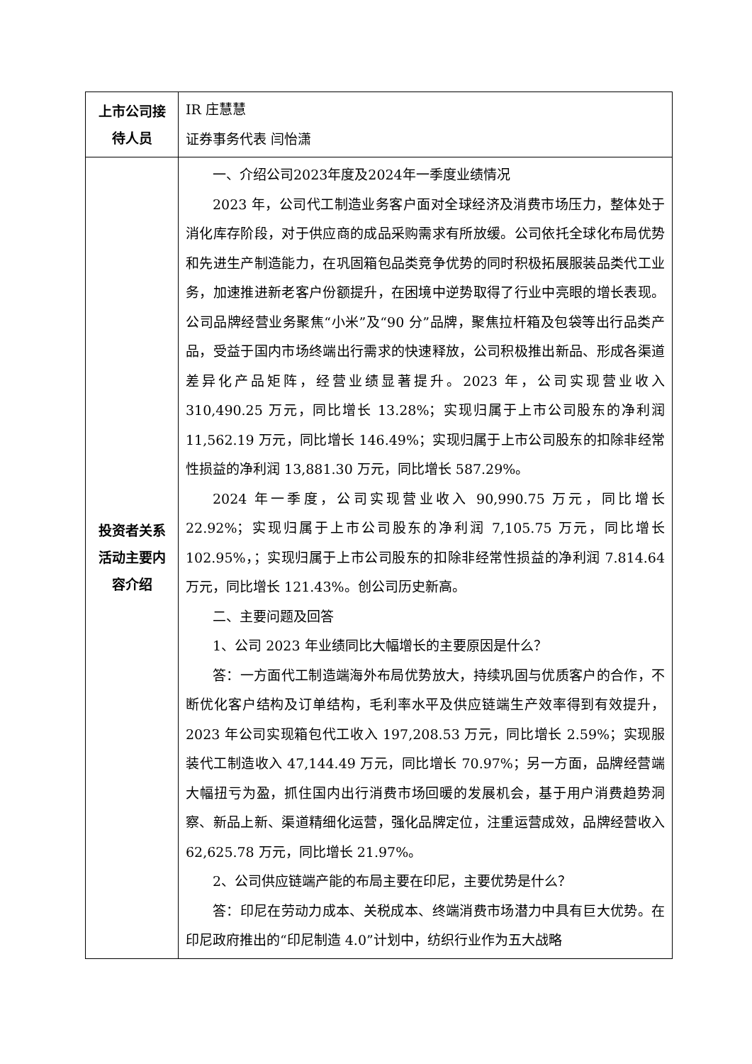| 上市公司接待人员 | IR 庄慧慧 证券事务代表 闫怡潇 |
| 投资者关系活动主要内容介绍 | 一、介绍公司2023年度及2024年一季度业绩情况 2023 年，公司代工制造业务客户面对全球经济及消费市场压力，整体处于消化库存阶段，对于供应商的成品采购需求有所放缓。公司依托全球化布局优势和先进生产制造能力，在巩固箱包品类竞争优势的同时积极拓展服装品类代工业务，加速推进新老客户份额提升，在困境中逆势取得了行业中亮眼的增长表现。公司品牌经营业务聚焦“小米”及“90 分”品牌，聚焦拉杆箱及包袋等出行品类产品，受益于国内市场终端出行需求的快速释放，公司积极推出新品、形成各渠道差异化产品矩阵，经营业绩显著提升。2023 年，公司实现营业收入 310,490.25 万元，同比增长 13.28%；实现归属于上市公司股东的净利润 11,562.19 万元，同比增长 146.49%；实现归属于上市公司股东的扣除非经常性损益的净利润 13,881.30 万元，同比增长 587.29%。 2024 年一季度，公司实现营业收入 90,990.75 万元，同比增长 22.92%；实现归属于上市公司股东的净利润 7,105.75 万元，同比增长 102.95%，；实现归属于上市公司股东的扣除非经常性损益的净利润 7.814.64 万元，同比增长 121.43%。创公司历史新高。 二、主要问题及回答 1、公司 2023 年业绩同比大幅增长的主要原因是什么？ 答：一方面代工制造端海外布局优势放大，持续巩固与优质客户的合作，不断优化客户结构及订单结构，毛利率水平及供应链端生产效率得到有效提升，2023 年公司实现箱包代工收入 197,208.53 万元，同比增长 2.59%；实现服装代工制造收入 47,144.49 万元，同比增长 70.97%；另一方面，品牌经营端大幅扭亏为盈，抓住国内出行消费市场回暖的发展机会，基于用户消费趋势洞察、新品上新、渠道精细化运营，强化品牌定位，注重运营成效，品牌经营收入 62,625.78 万元，同比增长 21.97%。 2、公司供应链端产能的布局主要在印尼，主要优势是什么？ 答：印尼在劳动力成本、关税成本、终端消费市场潜力中具有巨大优势。在印尼政府推出的“印尼制造 4.0”计划中，纺织行业作为五大战略 |